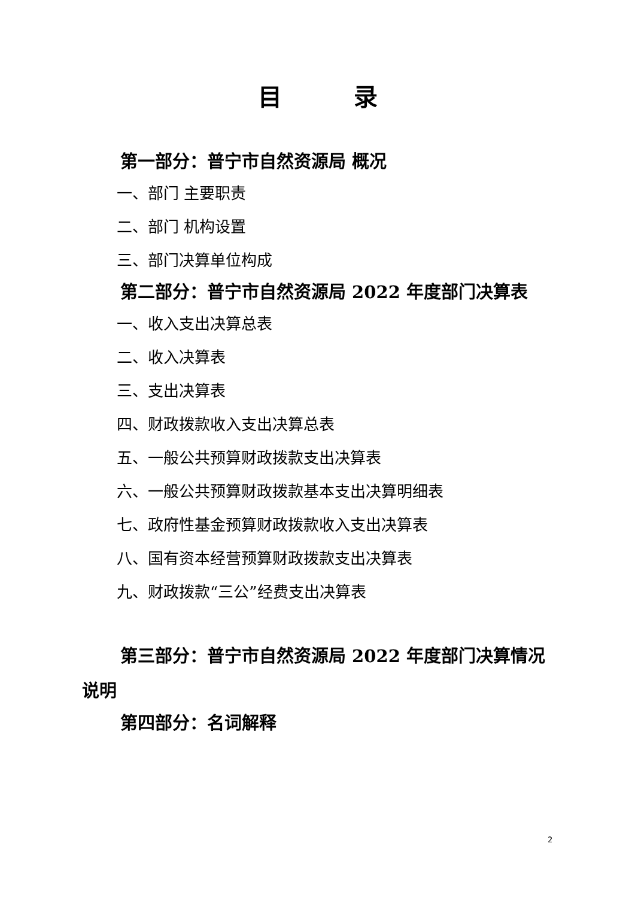目 录
第一部分：普宁市自然资源局 概况
一、部门 主要职责
二、部门 机构设置
三、部门决算单位构成
第二部分：普宁市自然资源局 2022 年度部门决算表
一、收入支出决算总表
二、收入决算表
三、支出决算表
四、财政拨款收入支出决算总表
五、一般公共预算财政拨款支出决算表
六、一般公共预算财政拨款基本支出决算明细表
七、政府性基金预算财政拨款收入支出决算表
八、国有资本经营预算财政拨款支出决算表
九、财政拨款“三公”经费支出决算表
第三部分：普宁市自然资源局 2022 年度部门决算情况说明
第四部分：名词解释
2